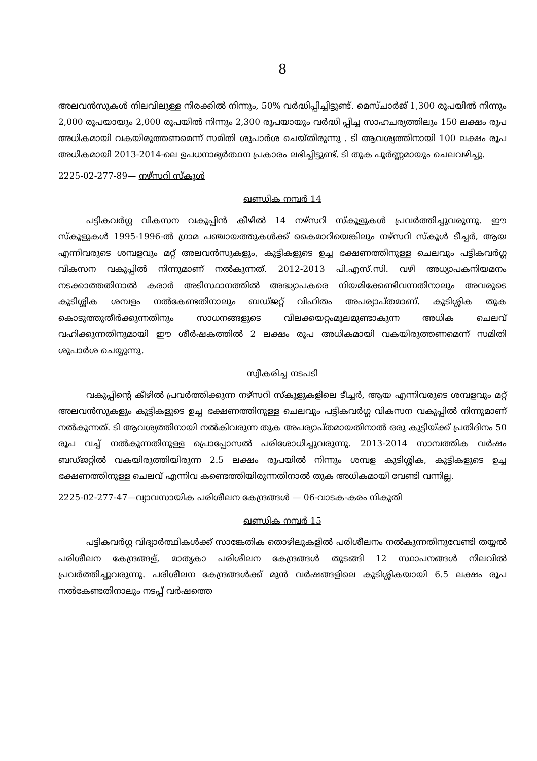8
അലവൻസുകൾ നിലവിലുള്ള നിരക്കിൽ നിന്നും, 50% വർദ്ധിപ്പിച്ചിട്ടുണ്ട്. മെസ്ചാർജ് 1,300 രൂപയിൽ നിന്നും 2,000 രൂപയായും 2,000 രൂപയിൽ നിന്നും 2,300 രൂപയായും വർദ്ധി പ്പിച്ച സാഹചര്യത്തിലും 150 ലക്ഷം രൂപ അധികമായി വകയിരുത്തണമെന്ന് സമിതി ശുപാർശ ചെയ്തിരുന്നു . ടി ആവശ്യത്തിനായി 100 ലക്ഷം രൂപ അധികമായി 2013-2014-ലെ ഉപധനാഭ്യർത്ഥന പ്രകാരം ലഭിച്ചിട്ടുണ്ട്. ടി തുക പൂർണ്ണമായും ചെലവഴിച്ചു.
2225-02-277-89— നഴ്സറി സ്കൂൾ
ഖണ്ഡിക നമ്പർ 14
പട്ടികവർഗ്ഗ വികസന വകുപ്പിൻ കീഴിൽ 14 നഴ്സറി സ്കൂളുകൾ പ്രവർത്തിച്ചുവരുന്നു. ഈ സ്കൂളുകൾ 1995-1996-ൽ ഗ്രാമ പഞ്ചായത്തുകൾക്ക് കൈമാറിയെങ്കിലും നഴ്സറി സ്കൂൾ ടീച്ചർ, ആയ എന്നിവരുടെ ശമ്പളവും മറ്റ് അലവൻസുകളും, കുട്ടികളുടെ ഉച്ച ഭക്ഷണത്തിനുള്ള ചെലവും പട്ടികവർഗ്ഗ വികസന വകുപ്പിൽ നിന്നുമാണ് നൽകുന്നത്. 2012-2013 പി.എസ്.സി. വഴി അധ്യാപകനിയമനം നടക്കാത്തതിനാൽ കരാർ അടിസ്ഥാനത്തിൽ അദ്ധ്യാപകരെ നിയമിക്കേണ്ടിവന്നതിനാലും അവരുടെ കുടിശ്ശിക ശമ്പളം നൽകേണ്ടതിനാലും ബഡ്ജറ്റ് വിഹിതം അപര്യാപ്തമാണ്. കുടിശ്ശിക തുക കൊടുത്തുതീർക്കുന്നതിനും സാധനങ്ങളുടെ വിലക്കയറ്റംമൂലമുണ്ടാകുന്ന അധിക ചെലവ് വഹിക്കുന്നതിനുമായി ഈ ശീർഷകത്തിൽ 2 ലക്ഷം രൂപ അധികമായി വകയിരുത്തണമെന്ന് സമിതി ശുപാർശ ചെയ്യുന്നു.
സ്വീകരിച്ച നടപടി
വകുപ്പിന്റെ കീഴിൽ പ്രവർത്തിക്കുന്ന നഴ്സറി സ്കൂളുകളിലെ ടീച്ചർ, ആയ എന്നിവരുടെ ശമ്പളവും മറ്റ് അലവൻസുകളും കുട്ടികളുടെ ഉച്ച ഭക്ഷണത്തിനുള്ള ചെലവും പട്ടികവർഗ്ഗ വികസന വകുപ്പിൽ നിന്നുമാണ് നൽകുന്നത്. ടി ആവശ്യത്തിനായി നൽകിവരുന്ന തുക അപര്യാപ്തമായതിനാൽ ഒരു കുട്ടിയ്ക്ക് പ്രതിദിനം 50 രൂപ വച്ച് നൽകുന്നതിനുള്ള പ്രൊപ്പോസൽ പരിശോധിച്ചുവരുന്നു. 2013-2014 സാമ്പത്തിക വർഷം ബഡ്ജറ്റിൽ വകയിരുത്തിയിരുന്ന 2.5 ലക്ഷം രൂപയിൽ നിന്നും ശമ്പള കുടിശ്ശിക, കുട്ടികളുടെ ഉച്ച ഭക്ഷണത്തിനുള്ള ചെലവ് എന്നിവ കണ്ടെത്തിയിരുന്നതിനാൽ തുക അധികമായി വേണ്ടി വന്നില്ല.
2225-02-277-47—വ്യാവസായിക പരിശീലന കേന്ദ്രങ്ങൾ — 06-വാടക-കരം നികുതി
ഖണ്ഡിക നമ്പർ 15
പട്ടികവർഗ്ഗ വിദ്യാർത്ഥികൾക്ക് സാങ്കേതിക തൊഴിലുകളിൽ പരിശീലനം നൽകുന്നതിനുവേണ്ടി തയ്യൽ പരിശീലന കേന്ദ്രങ്ങള്, മാതൃകാ പരിശീലന കേന്ദ്രങ്ങൾ തുടങ്ങി 12 സ്ഥാപനങ്ങൾ നിലവിൽ പ്രവർത്തിച്ചുവരുന്നു. പരിശീലന കേന്ദ്രങ്ങൾക്ക് മുൻ വർഷങ്ങളിലെ കുടിശ്ശികയായി 6.5 ലക്ഷം രൂപ നൽകേണ്ടതിനാലും നടപ്പ് വർഷത്തെ